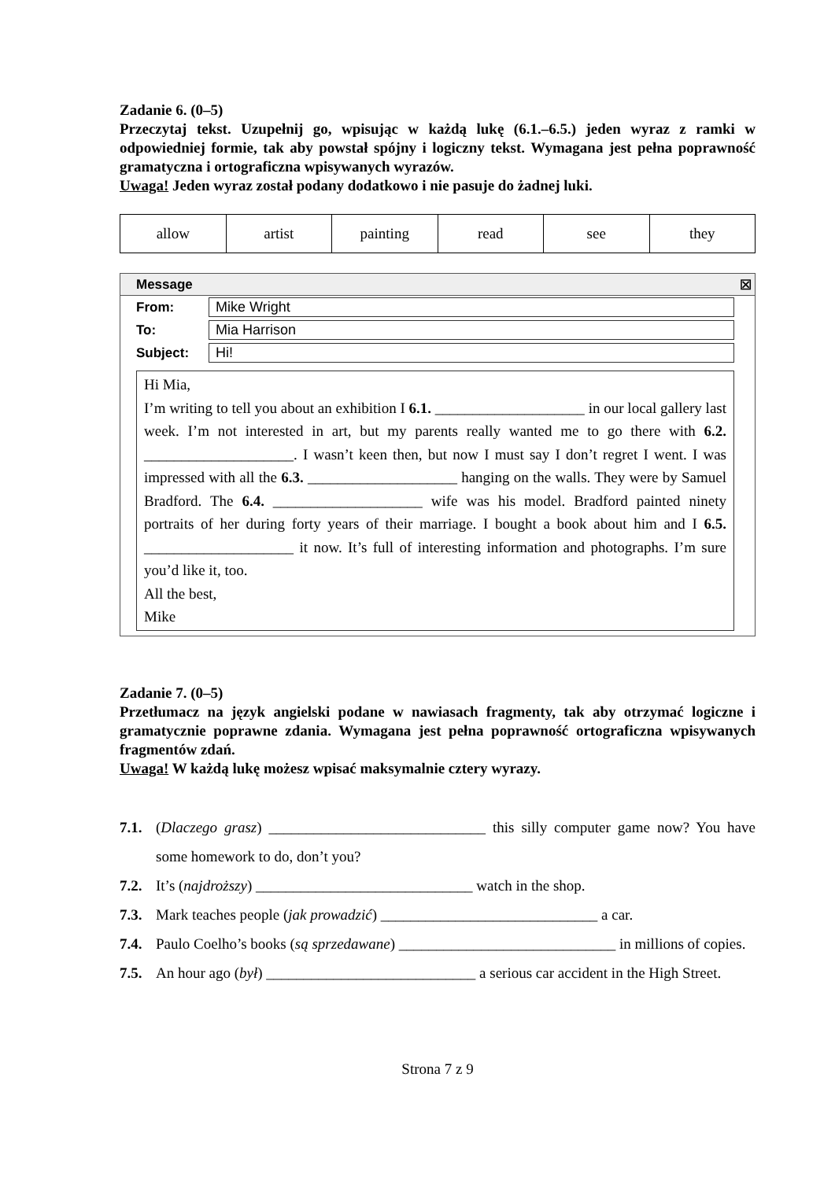Zadanie 6. (0–5)
Przeczytaj tekst. Uzupełnij go, wpisując w każdą lukę (6.1.–6.5.) jeden wyraz z ramki w odpowiedniej formie, tak aby powstał spójny i logiczny tekst. Wymagana jest pełna poprawność gramatyczna i ortograficzna wpisywanych wyrazów.
Uwaga! Jeden wyraz został podany dodatkowo i nie pasuje do żadnej luki.
| allow | artist | painting | read | see | they |
Message ☒
From: Mike Wright
To: Mia Harrison
Subject: Hi!
Hi Mia,
I’m writing to tell you about an exhibition I 6.1. ____________________ in our local gallery last week. I’m not interested in art, but my parents really wanted me to go there with 6.2. ____________________. I wasn’t keen then, but now I must say I don’t regret I went. I was impressed with all the 6.3. ____________________ hanging on the walls. They were by Samuel Bradford. The 6.4. ____________________ wife was his model. Bradford painted ninety portraits of her during forty years of their marriage. I bought a book about him and I 6.5. ____________________ it now. It’s full of interesting information and photographs. I’m sure you’d like it, too.
All the best,
Mike
Zadanie 7. (0–5)
Przetłumacz na język angielski podane w nawiasach fragmenty, tak aby otrzymać logiczne i gramatycznie poprawne zdania. Wymagana jest pełna poprawność ortograficzna wpisywanych fragmentów zdań.
Uwaga! W każdą lukę możesz wpisać maksymalnie cztery wyrazy.
7.1. (Dlaczego grasz) _____________________________ this silly computer game now? You have some homework to do, don’t you?
7.2. It’s (najdroższy) _____________________________ watch in the shop.
7.3. Mark teaches people (jak prowadzić) _____________________________ a car.
7.4. Paulo Coelho’s books (są sprzedawane) _____________________________ in millions of copies.
7.5. An hour ago (był) ____________________________ a serious car accident in the High Street.
Strona 7 z 9